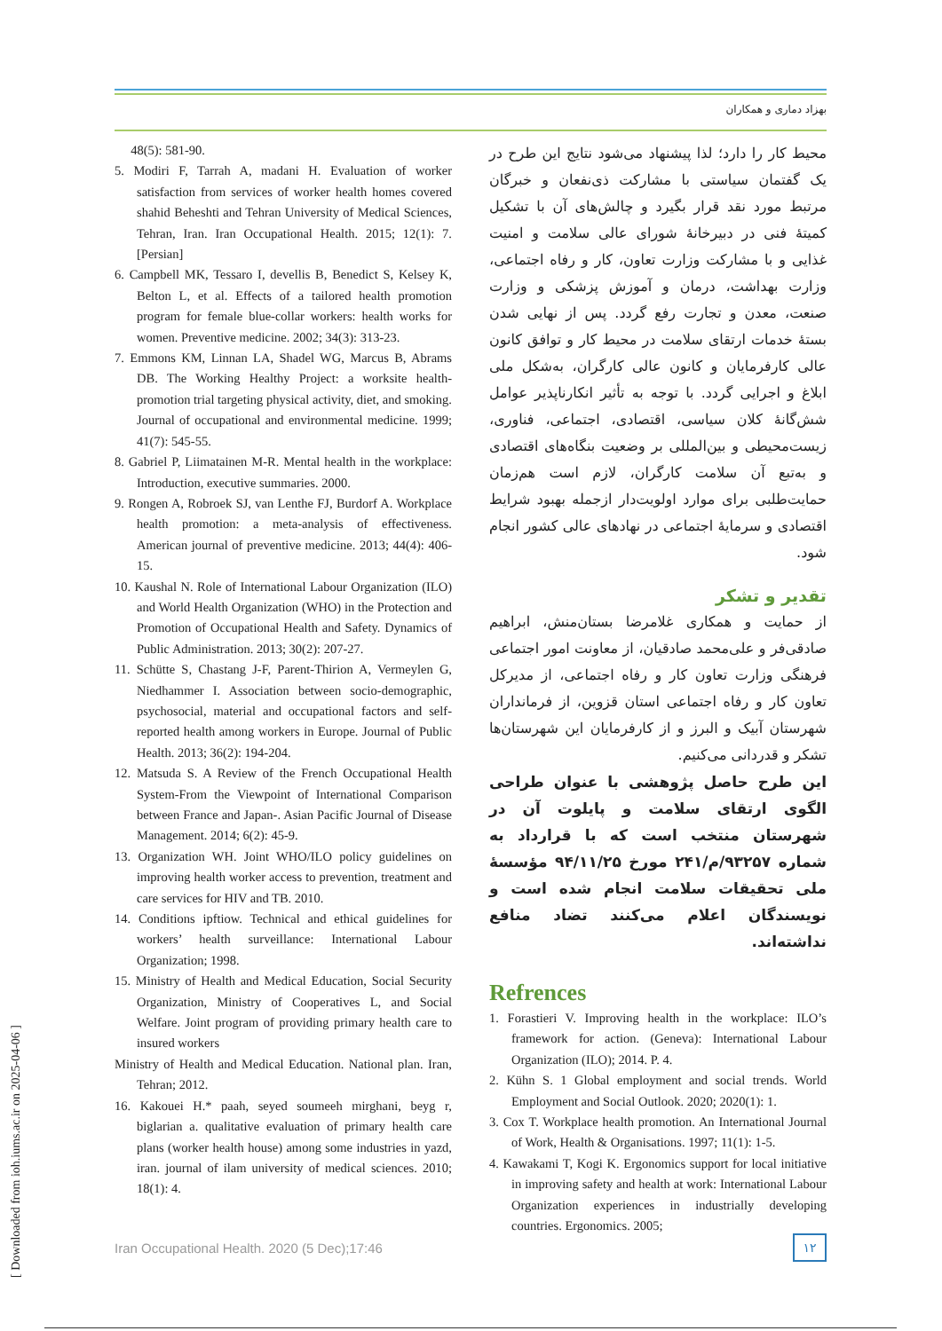بهزاد دماری و همکاران
48(5): 581-90.
5. Modiri F, Tarrah A, madani H. Evaluation of worker satisfaction from services of worker health homes covered shahid Beheshti and Tehran University of Medical Sciences, Tehran, Iran. Iran Occupational Health. 2015; 12(1): 7. [Persian]
6. Campbell MK, Tessaro I, devellis B, Benedict S, Kelsey K, Belton L, et al. Effects of a tailored health promotion program for female blue-collar workers: health works for women. Preventive medicine. 2002; 34(3): 313-23.
7. Emmons KM, Linnan LA, Shadel WG, Marcus B, Abrams DB. The Working Healthy Project: a worksite health-promotion trial targeting physical activity, diet, and smoking. Journal of occupational and environmental medicine. 1999; 41(7): 545-55.
8. Gabriel P, Liimatainen M-R. Mental health in the workplace: Introduction, executive summaries. 2000.
9. Rongen A, Robroek SJ, van Lenthe FJ, Burdorf A. Workplace health promotion: a meta-analysis of effectiveness. American journal of preventive medicine. 2013; 44(4): 406-15.
10. Kaushal N. Role of International Labour Organization (ILO) and World Health Organization (WHO) in the Protection and Promotion of Occupational Health and Safety. Dynamics of Public Administration. 2013; 30(2): 207-27.
11. Schütte S, Chastang J-F, Parent-Thirion A, Vermeylen G, Niedhammer I. Association between socio-demographic, psychosocial, material and occupational factors and self-reported health among workers in Europe. Journal of Public Health. 2013; 36(2): 194-204.
12. Matsuda S. A Review of the French Occupational Health System-From the Viewpoint of International Comparison between France and Japan-. Asian Pacific Journal of Disease Management. 2014; 6(2): 45-9.
13. Organization WH. Joint WHO/ILO policy guidelines on improving health worker access to prevention, treatment and care services for HIV and TB. 2010.
14. Conditions ipftiow. Technical and ethical guidelines for workers’ health surveillance: International Labour Organization; 1998.
15. Ministry of Health and Medical Education, Social Security Organization, Ministry of Cooperatives L, and Social Welfare. Joint program of providing primary health care to insured workers
Ministry of Health and Medical Education. National plan. Iran, Tehran; 2012.
16. Kakouei H.* paah, seyed soumeeh mirghani, beyg r, biglarian a. qualitative evaluation of primary health care plans (worker health house) among some industries in yazd, iran. journal of ilam university of medical sciences. 2010; 18(1): 4.
محیط کار را دارد؛ لذا پیشنهاد می‌شود نتایج این طرح در یک گفتمان سیاستی با مشارکت ذی‌نفعان و خبرگان مرتبط مورد نقد قرار بگیرد و چالش‌های آن با تشکیل کمیتهٔ فنی در دبیرخانهٔ شورای عالی سلامت و امنیت غذایی و با مشارکت وزارت تعاون، کار و رفاه اجتماعی، وزارت بهداشت، درمان و آموزش پزشکی و وزارت صنعت، معدن و تجارت رفع گردد. پس از نهایی شدن بستهٔ خدمات ارتقای سلامت در محیط کار و توافق کانون عالی کارفرمایان و کانون عالی کارگران، به‌شکل ملی ابلاغ و اجرایی گردد. با توجه به تأثیر انکارناپذیر عوامل شش‌گانهٔ کلان سیاسی، اقتصادی، اجتماعی، فناوری، زیست‌محیطی و بین‌المللی بر وضعیت بنگاه‌های اقتصادی و به‌تبع آن سلامت کارگران، لازم است هم‌زمان حمایت‌طلبی برای موارد اولویت‌دار ازجمله بهبود شرایط اقتصادی و سرمایهٔ اجتماعی در نهادهای عالی کشور انجام شود.
تقدیر و تشکر
از حمایت و همکاری غلامرضا بستان‌منش، ابراهیم صادقی‌فر و علی‌محمد صادقیان، از معاونت امور اجتماعی فرهنگی وزارت تعاون کار و رفاه اجتماعی، از مدیرکل تعاون کار و رفاه اجتماعی استان قزوین، از فرمانداران شهرستان آبیک و البرز و از کارفرمایان این شهرستان‌ها تشکر و قدردانی می‌کنیم.
این طرح حاصل پژوهشی با عنوان طراحی الگوی ارتقای سلامت و پایلوت آن در شهرستان منتخب است که با قرارداد به شماره ۹۳۲۵۷/م/۲۴۱ مورخ ۹۴/۱۱/۲۵ مؤسسهٔ ملی تحقیقات سلامت انجام شده است و نویسندگان اعلام می‌کنند تضاد منافع نداشته‌اند.
Refrences
1. Forastieri V. Improving health in the workplace: ILO’s framework for action. (Geneva): International Labour Organization (ILO); 2014. P. 4.
2. Kühn S. 1 Global employment and social trends. World Employment and Social Outlook. 2020; 2020(1): 1.
3. Cox T. Workplace health promotion. An International Journal of Work, Health & Organisations. 1997; 11(1): 1-5.
4. Kawakami T, Kogi K. Ergonomics support for local initiative in improving safety and health at work: International Labour Organization experiences in industrially developing countries. Ergonomics. 2005;
Iran Occupational Health. 2020 (5 Dec);17:46
۱۲
[ Downloaded from ioh.iums.ac.ir on 2025-04-06 ]